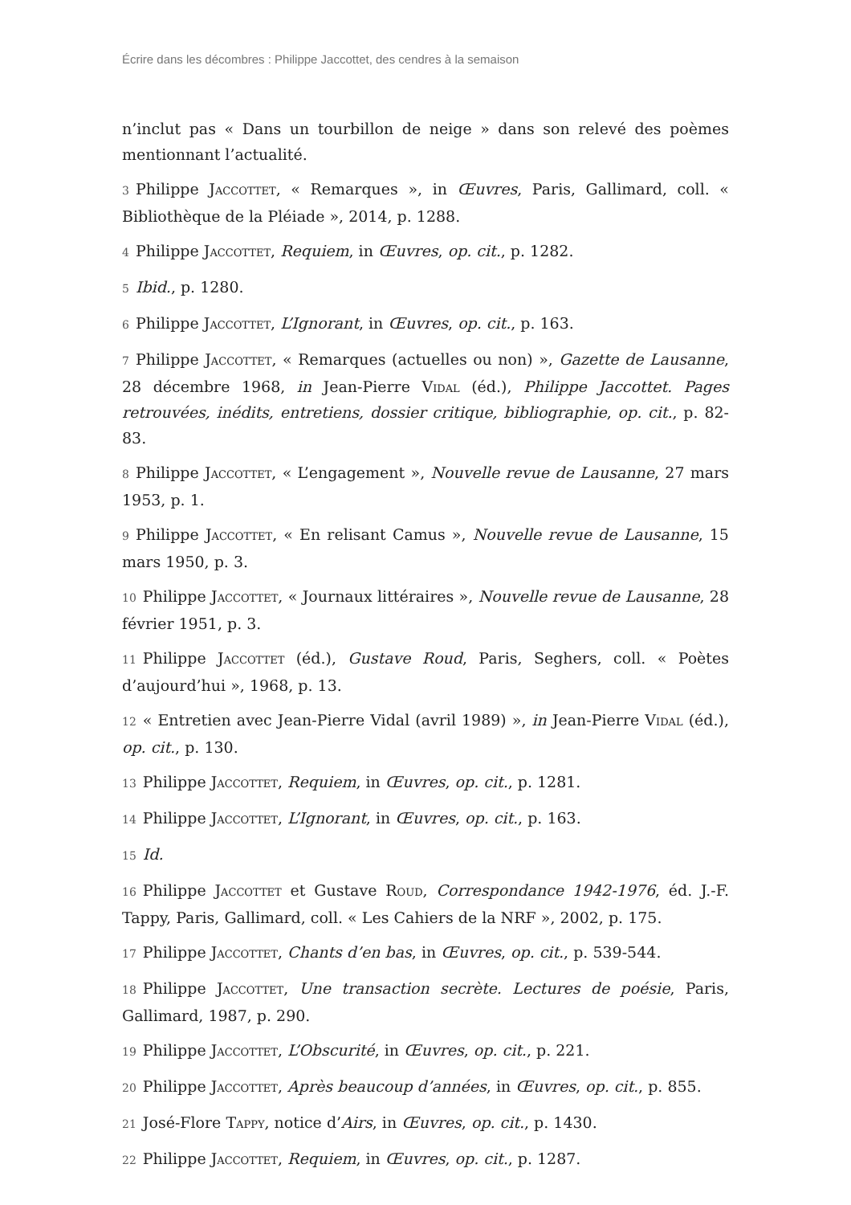Écrire dans les décombres : Philippe Jaccottet, des cendres à la semaison
n’inclut pas « Dans un tourbillon de neige » dans son relevé des poèmes mentionnant l’actualité.
3 Philippe Jaccottet, « Remarques », in Œuvres, Paris, Gallimard, coll. « Bibliothèque de la Pléiade », 2014, p. 1288.
4 Philippe Jaccottet, Requiem, in Œuvres, op. cit., p. 1282.
5 Ibid., p. 1280.
6 Philippe Jaccottet, L’Ignorant, in Œuvres, op. cit., p. 163.
7 Philippe Jaccottet, « Remarques (actuelles ou non) », Gazette de Lausanne, 28 décembre 1968, in Jean-Pierre Vidal (éd.), Philippe Jaccottet. Pages retrouvées, inédits, entretiens, dossier critique, bibliographie, op. cit., p. 82-83.
8 Philippe Jaccottet, « L’engagement », Nouvelle revue de Lausanne, 27 mars 1953, p. 1.
9 Philippe Jaccottet, « En relisant Camus », Nouvelle revue de Lausanne, 15 mars 1950, p. 3.
10 Philippe Jaccottet, « Journaux littéraires », Nouvelle revue de Lausanne, 28 février 1951, p. 3.
11 Philippe Jaccottet (éd.), Gustave Roud, Paris, Seghers, coll. « Poètes d’aujourd’hui », 1968, p. 13.
12 « Entretien avec Jean-Pierre Vidal (avril 1989) », in Jean-Pierre Vidal (éd.), op. cit., p. 130.
13 Philippe Jaccottet, Requiem, in Œuvres, op. cit., p. 1281.
14 Philippe Jaccottet, L’Ignorant, in Œuvres, op. cit., p. 163.
15 Id.
16 Philippe Jaccottet et Gustave Roud, Correspondance 1942-1976, éd. J.-F. Tappy, Paris, Gallimard, coll. « Les Cahiers de la NRF », 2002, p. 175.
17 Philippe Jaccottet, Chants d’en bas, in Œuvres, op. cit., p. 539-544.
18 Philippe Jaccottet, Une transaction secrète. Lectures de poésie, Paris, Gallimard, 1987, p. 290.
19 Philippe Jaccottet, L’Obscurité, in Œuvres, op. cit., p. 221.
20 Philippe Jaccottet, Après beaucoup d’années, in Œuvres, op. cit., p. 855.
21 José-Flore Tappy, notice d’Airs, in Œuvres, op. cit., p. 1430.
22 Philippe Jaccottet, Requiem, in Œuvres, op. cit., p. 1287.